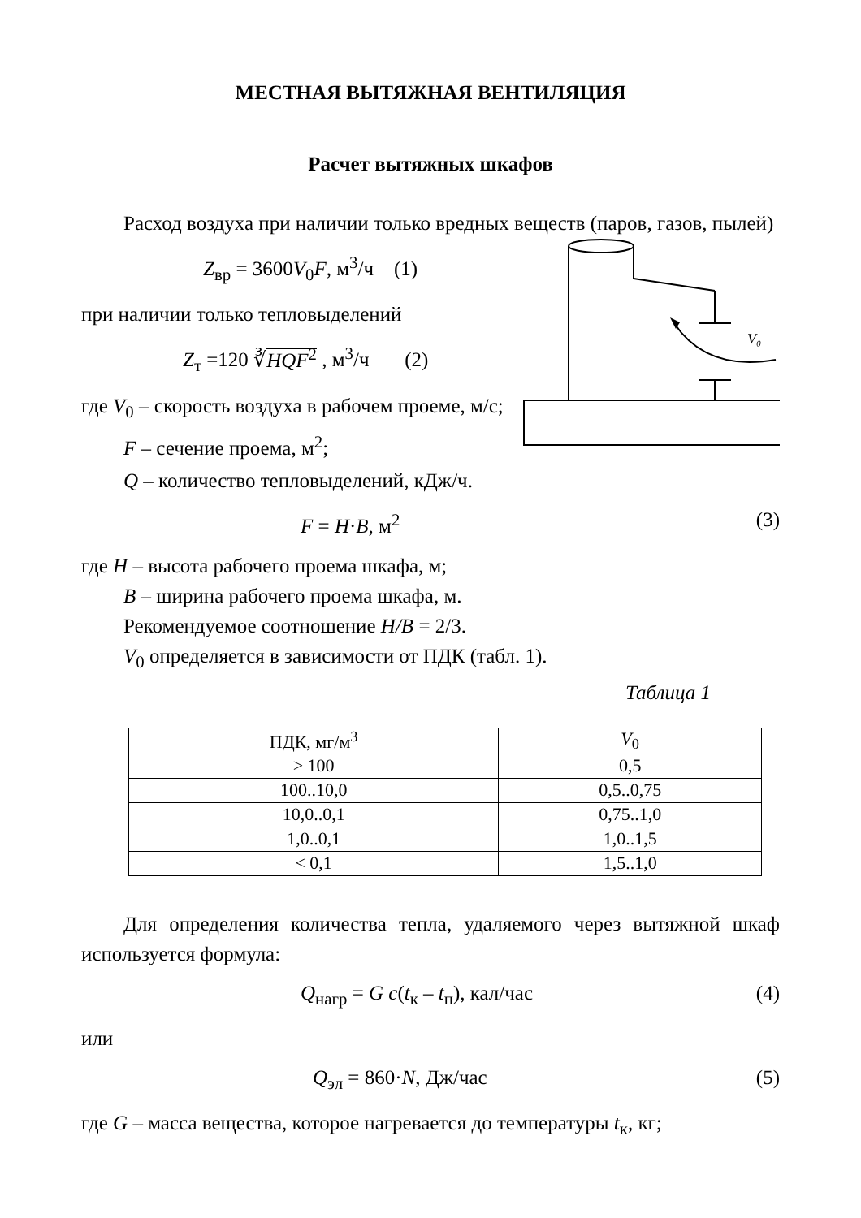МЕСТНАЯ ВЫТЯЖНАЯ ВЕНТИЛЯЦИЯ
Расчет вытяжных шкафов
Расход воздуха при наличии только вредных веществ (паров, газов, пылей)
Z<sub>вр</sub> = 3600V<sub>0</sub>F, м<sup>3</sup>/ч (1)
при наличии только тепловыделений
Z<sub>т</sub> =120 ∛HQF<sup>2</sup> , м<sup>3</sup>/ч (2)
где V<sub>0</sub> – скорость воздуха в рабочем проеме, м/с;
F – сечение проема, м<sup>2</sup>;
V₀
Q – количество тепловыделений, кДж/ч.
F = H·B, м<sup>2</sup> (3)
где H – высота рабочего проема шкафа, м;
B – ширина рабочего проема шкафа, м.
Рекомендуемое соотношение H/B = 2/3.
V<sub>0</sub> определяется в зависимости от ПДК (табл. 1).
Таблица 1
| ПДК, мг/м<sup>3</sup> | V<sub>0</sub> |
| > 100 | 0,5 |
| 100..10,0 | 0,5..0,75 |
| 10,0..0,1 | 0,75..1,0 |
| 1,0..0,1 | 1,0..1,5 |
| < 0,1 | 1,5..1,0 |
Для определения количества тепла, удаляемого через вытяжной шкаф используется формула:
Q<sub>нагр</sub> = G c(t<sub>к</sub> – t<sub>п</sub>), кал/час (4)
или
Q<sub>эл</sub> = 860·N, Дж/час (5)
где G – масса вещества, которое нагревается до температуры t<sub>к</sub>, кг;